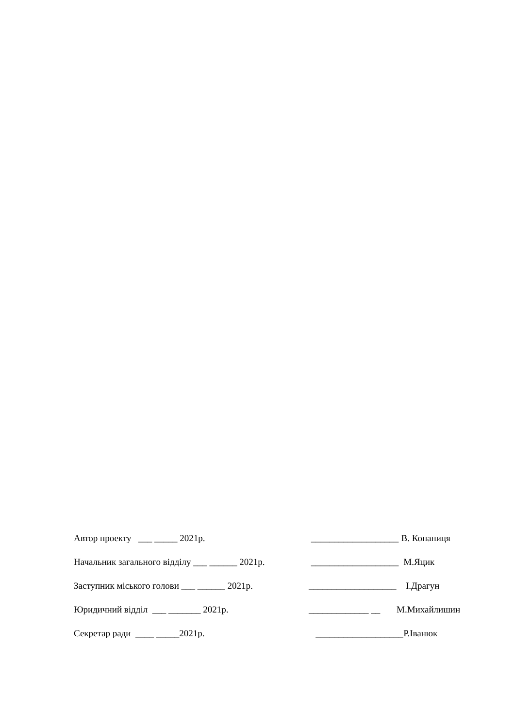Автор проекту ___ _____ 2021р. ___________________ В. Копаниця
Начальник загального відділу ___ ______ 2021р. ___________________ М.Яцик
Заступник міського голови ___ ______ 2021р. ___________________ І.Драгун
Юридичний відділ ___ _______ 2021р. _____________ __ M.Михайлишин
Секретар ради ____ _____2021р. ___________________ Р.Іванюк